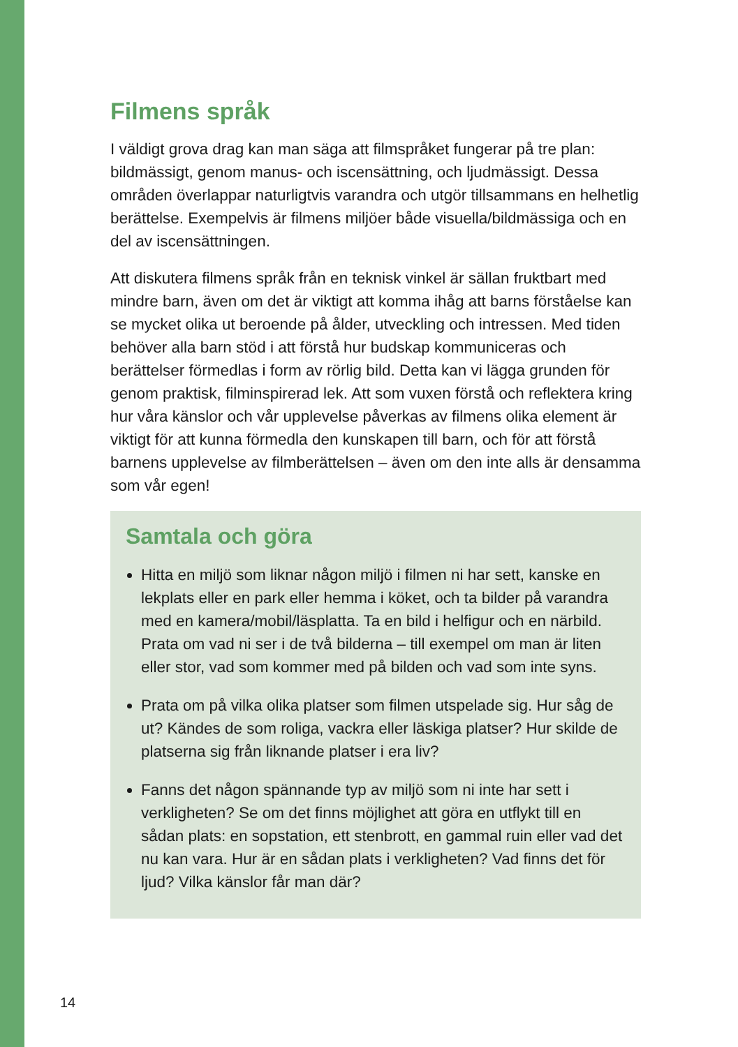Filmens språk
I väldigt grova drag kan man säga att filmspråket fungerar på tre plan: bildmässigt, genom manus- och iscensättning, och ljudmässigt. Dessa områden överlappar naturligtvis varandra och utgör tillsammans en helhetlig berättelse. Exempelvis är filmens miljöer både visuella/bildmässiga och en del av iscensättningen.
Att diskutera filmens språk från en teknisk vinkel är sällan fruktbart med mindre barn, även om det är viktigt att komma ihåg att barns förståelse kan se mycket olika ut beroende på ålder, utveckling och intressen. Med tiden behöver alla barn stöd i att förstå hur budskap kommuniceras och berättelser förmedlas i form av rörlig bild. Detta kan vi lägga grunden för genom praktisk, filminspirerad lek. Att som vuxen förstå och reflektera kring hur våra känslor och vår upplevelse påverkas av filmens olika element är viktigt för att kunna förmedla den kunskapen till barn, och för att förstå barnens upplevelse av filmberättelsen – även om den inte alls är densamma som vår egen!
Samtala och göra
Hitta en miljö som liknar någon miljö i filmen ni har sett, kanske en lekplats eller en park eller hemma i köket, och ta bilder på varandra med en kamera/mobil/läsplatta. Ta en bild i helfigur och en närbild. Prata om vad ni ser i de två bilderna – till exempel om man är liten eller stor, vad som kommer med på bilden och vad som inte syns.
Prata om på vilka olika platser som filmen utspelade sig. Hur såg de ut? Kändes de som roliga, vackra eller läskiga platser? Hur skilde de platserna sig från liknande platser i era liv?
Fanns det någon spännande typ av miljö som ni inte har sett i verkligheten? Se om det finns möjlighet att göra en utflykt till en sådan plats: en sopstation, ett stenbrott, en gammal ruin eller vad det nu kan vara. Hur är en sådan plats i verkligheten? Vad finns det för ljud? Vilka känslor får man där?
14